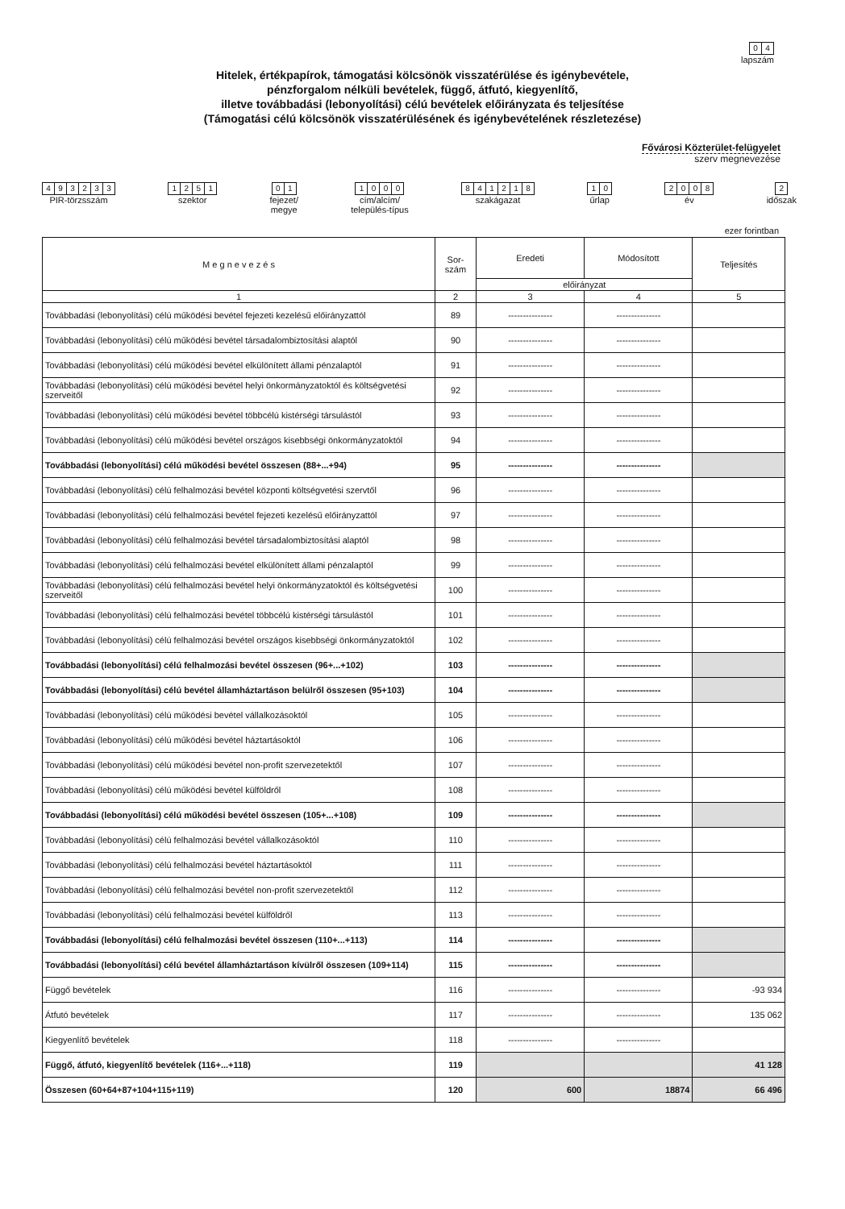04
lapszám
Hitelek, értékpapírok, támogatási kölcsönök visszatérülése és igénybevétele,
pénzforgalom nélküli bevételek, függő, átfutó, kiegyenlítő,
illetve továbbadási (lebonyolítási) célú bevételek előirányzata és teljesítése
(Támogatási célú kölcsönök visszatérülésének és igénybevételének részletezése)
Fővárosi Közterület-felügyelet
szerv megnevezése
493233
PIR-törzsszám
1251
szektor
01
fejezet/
megye
1000
cím/alcím/
település-típus
841218
szakágazat
10
űrlap
2008
év
2
időszak
ezer forintban
| M e g n e v e z é s | Sor- szám | Eredeti | Módosított | Teljesítés |
| --- | --- | --- | --- | --- |
| | | előirányzat | | |
| 1 | 2 | 3 | 4 | 5 |
| Továbbadási (lebonyolítási) célú működési bevétel fejezeti kezelésű előirányzattól | 89 | --------------- | --------------- | |
| Továbbadási (lebonyolítási) célú működési bevétel társadalombiztosítási alaptól | 90 | --------------- | --------------- | |
| Továbbadási (lebonyolítási) célú működési bevétel elkülönített állami pénzalaptól | 91 | --------------- | --------------- | |
| Továbbadási (lebonyolítási) célú működési bevétel helyi önkormányzatoktól és költségvetési szerveitől | 92 | --------------- | --------------- | |
| Továbbadási (lebonyolítási) célú működési bevétel többcélú kistérségi társulástól | 93 | --------------- | --------------- | |
| Továbbadási (lebonyolítási) célú működési bevétel országos kisebbségi önkormányzatoktól | 94 | --------------- | --------------- | |
| Továbbadási (lebonyolítási) célú működési bevétel összesen (88+...+94) | 95 | --------------- | --------------- | |
| Továbbadási (lebonyolítási) célú felhalmozási bevétel központi költségvetési szervtől | 96 | --------------- | --------------- | |
| Továbbadási (lebonyolítási) célú felhalmozási bevétel fejezeti kezelésű előirányzattól | 97 | --------------- | --------------- | |
| Továbbadási (lebonyolítási) célú felhalmozási bevétel társadalombiztosítási alaptól | 98 | --------------- | --------------- | |
| Továbbadási (lebonyolítási) célú felhalmozási bevétel elkülönített állami pénzalaptól | 99 | --------------- | --------------- | |
| Továbbadási (lebonyolítási) célú felhalmozási bevétel helyi önkormányzatoktól és költségvetési szerveitől | 100 | --------------- | --------------- | |
| Továbbadási (lebonyolítási) célú felhalmozási bevétel többcélú kistérségi társulástól | 101 | --------------- | --------------- | |
| Továbbadási (lebonyolítási) célú felhalmozási bevétel országos kisebbségi önkormányzatoktól | 102 | --------------- | --------------- | |
| Továbbadási (lebonyolítási) célú felhalmozási bevétel összesen (96+...+102) | 103 | --------------- | --------------- | |
| Továbbadási (lebonyolítási) célú bevétel államháztartáson belülről összesen (95+103) | 104 | --------------- | --------------- | |
| Továbbadási (lebonyolítási) célú működési bevétel vállalkozásoktól | 105 | --------------- | --------------- | |
| Továbbadási (lebonyolítási) célú működési bevétel háztartásoktól | 106 | --------------- | --------------- | |
| Továbbadási (lebonyolítási) célú működési bevétel non-profit szervezetektől | 107 | --------------- | --------------- | |
| Továbbadási (lebonyolítási) célú működési bevétel külföldről | 108 | --------------- | --------------- | |
| Továbbadási (lebonyolítási) célú működési bevétel összesen (105+...+108) | 109 | --------------- | --------------- | |
| Továbbadási (lebonyolítási) célú felhalmozási bevétel vállalkozásoktól | 110 | --------------- | --------------- | |
| Továbbadási (lebonyolítási) célú felhalmozási bevétel háztartásoktól | 111 | --------------- | --------------- | |
| Továbbadási (lebonyolítási) célú felhalmozási bevétel non-profit szervezetektől | 112 | --------------- | --------------- | |
| Továbbadási (lebonyolítási) célú felhalmozási bevétel külföldről | 113 | --------------- | --------------- | |
| Továbbadási (lebonyolítási) célú felhalmozási bevétel összesen (110+...+113) | 114 | --------------- | --------------- | |
| Továbbadási (lebonyolítási) célú bevétel államháztartáson kívülről összesen (109+114) | 115 | --------------- | --------------- | |
| Függő bevételek | 116 | --------------- | --------------- | -93 934 |
| Átfutó bevételek | 117 | --------------- | --------------- | 135 062 |
| Kiegyenlítő bevételek | 118 | --------------- | --------------- | |
| Függő, átfutó, kiegyenlítő bevételek (116+...+118) | 119 | | | 41 128 |
| Összesen (60+64+87+104+115+119) | 120 | 600 | 18874 | 66 496 |